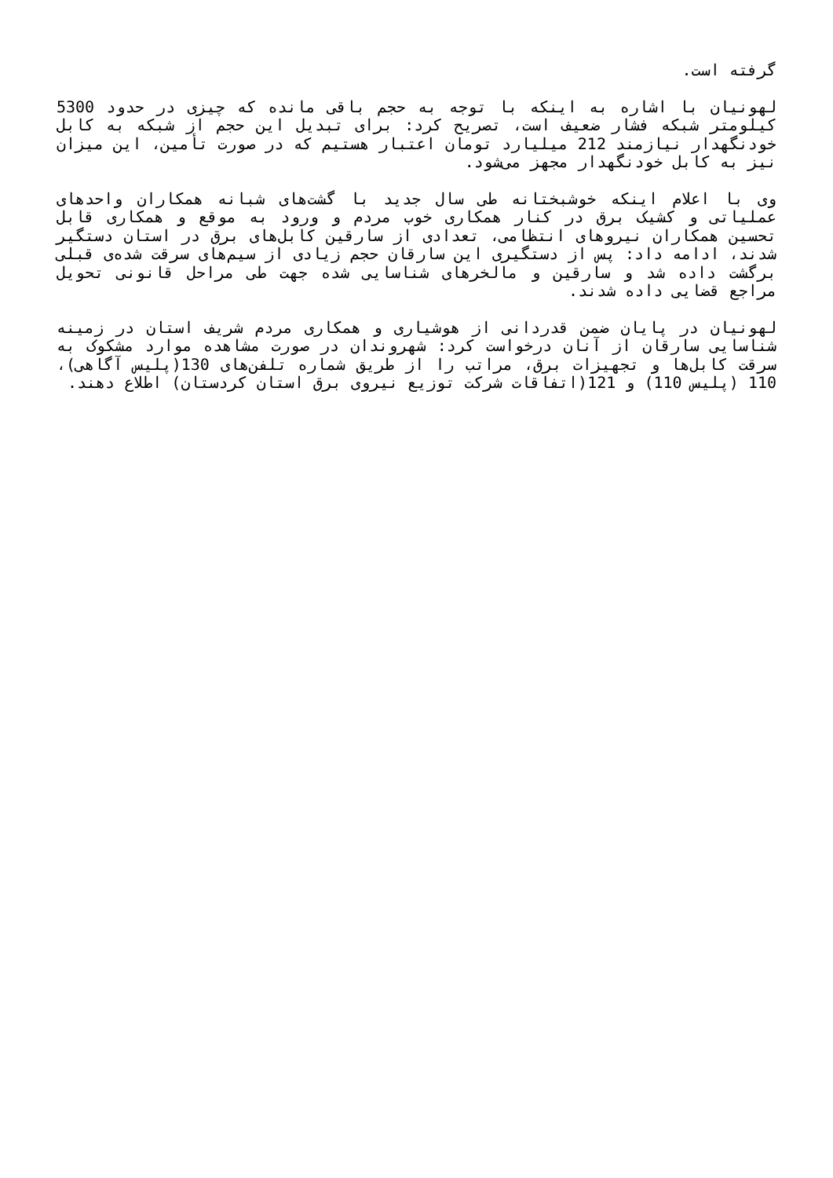گرفته است.
لهونیان با اشاره به اینکه با توجه به حجم باقی مانده که چیزی در حدود 5300 کیلومتر شبکه فشار ضعیف است، تصریح کرد: برای تبدیل این حجم از شبکه به کابل خودنگهدار نیازمند 212 میلیارد تومان اعتبار هستیم که در صورت تأمین، این میزان نیز به کابل خودنگهدار مجهز می‌شود.
وی با اعلام اینکه خوشبختانه طی سال جدید با گشت‌های شبانه همکاران واحدهای عملیاتی و کشیک برق در کنار همکاری خوب مردم و ورود به موقع و همکاری قابل تحسین همکاران نیروهای انتظامی، تعدادی از سارقین کابل‌های برق در استان دستگیر شدند، ادامه داد: پس از دستگیری این سارقان حجم زیادی از سیم‌های سرقت شده‌ی قبلی برگشت داده شد و سارقین و مالخرهای شناسایی شده جهت طی مراحل قانونی تحویل مراجع قضایی داده شدند.
لهونیان در پایان ضمن قدردانی از هوشیاری و همکاری مردم شریف استان در زمینه شناسایی سارقان از آنان درخواست کرد: شهروندان در صورت مشاهده موارد مشکوک به سرقت کابل‌ها و تجهیزات برق، مراتب را از طریق شماره تلفن‌های 130(پلیس آگاهی)، 110 (پلیس 110) و 121(اتفاقات شرکت توزیع نیروی برق استان کردستان) اطلاع دهند.